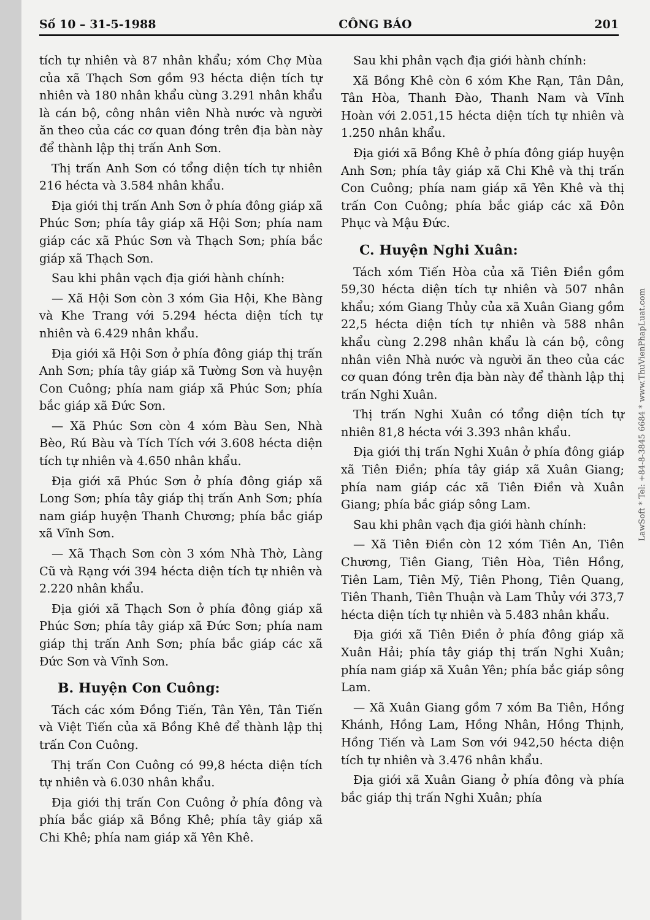Số 10 – 31-5-1988 CÔNG BÁO 201
tích tự nhiên và 87 nhân khẩu; xóm Chợ Mùa của xã Thạch Sơn gồm 93 hécta diện tích tự nhiên và 180 nhân khẩu cùng 3.291 nhân khẩu là cán bộ, công nhân viên Nhà nước và người ăn theo của các cơ quan đóng trên địa bàn này để thành lập thị trấn Anh Sơn.
Thị trấn Anh Sơn có tổng diện tích tự nhiên 216 hécta và 3.584 nhân khẩu.
Địa giới thị trấn Anh Sơn ở phía đông giáp xã Phúc Sơn; phía tây giáp xã Hội Sơn; phía nam giáp các xã Phúc Sơn và Thạch Sơn; phía bắc giáp xã Thạch Sơn.
Sau khi phân vạch địa giới hành chính:
— Xã Hội Sơn còn 3 xóm Gia Hội, Khe Bàng và Khe Trang với 5.294 hécta diện tích tự nhiên và 6.429 nhân khẩu.
Địa giới xã Hội Sơn ở phía đông giáp thị trấn Anh Sơn; phía tây giáp xã Tường Sơn và huyện Con Cuông; phía nam giáp xã Phúc Sơn; phía bắc giáp xã Đức Sơn.
— Xã Phúc Sơn còn 4 xóm Bàu Sen, Nhà Bèo, Rú Bàu và Tích Tích với 3.608 hécta diện tích tự nhiên và 4.650 nhân khẩu.
Địa giới xã Phúc Sơn ở phía đông giáp xã Long Sơn; phía tây giáp thị trấn Anh Sơn; phía nam giáp huyện Thanh Chương; phía bắc giáp xã Vĩnh Sơn.
— Xã Thạch Sơn còn 3 xóm Nhà Thờ, Làng Cũ và Rạng với 394 hécta diện tích tự nhiên và 2.220 nhân khẩu.
Địa giới xã Thạch Sơn ở phía đông giáp xã Phúc Sơn; phía tây giáp xã Đức Sơn; phía nam giáp thị trấn Anh Sơn; phía bắc giáp các xã Đức Sơn và Vĩnh Sơn.
B. Huyện Con Cuông:
Tách các xóm Đồng Tiến, Tân Yên, Tân Tiến và Việt Tiến của xã Bồng Khê để thành lập thị trấn Con Cuông.
Thị trấn Con Cuông có 99,8 hécta diện tích tự nhiên và 6.030 nhân khẩu.
Địa giới thị trấn Con Cuông ở phía đông và phía bắc giáp xã Bồng Khê; phía tây giáp xã Chi Khê; phía nam giáp xã Yên Khê.
Sau khi phân vạch địa giới hành chính:
Xã Bồng Khê còn 6 xóm Khe Rạn, Tân Dân, Tân Hòa, Thanh Đào, Thanh Nam và Vĩnh Hoàn với 2.051,15 hécta diện tích tự nhiên và 1.250 nhân khẩu.
Địa giới xã Bồng Khê ở phía đông giáp huyện Anh Sơn; phía tây giáp xã Chi Khê và thị trấn Con Cuông; phía nam giáp xã Yên Khê và thị trấn Con Cuông; phía bắc giáp các xã Đôn Phục và Mậu Đức.
C. Huyện Nghi Xuân:
Tách xóm Tiến Hòa của xã Tiên Điền gồm 59,30 hécta diện tích tự nhiên và 507 nhân khẩu; xóm Giang Thủy của xã Xuân Giang gồm 22,5 hécta diện tích tự nhiên và 588 nhân khẩu cùng 2.298 nhân khẩu là cán bộ, công nhân viên Nhà nước và người ăn theo của các cơ quan đóng trên địa bàn này để thành lập thị trấn Nghi Xuân.
Thị trấn Nghi Xuân có tổng diện tích tự nhiên 81,8 hécta với 3.393 nhân khẩu.
Địa giới thị trấn Nghi Xuân ở phía đông giáp xã Tiên Điền; phía tây giáp xã Xuân Giang; phía nam giáp các xã Tiên Điền và Xuân Giang; phía bắc giáp sông Lam.
Sau khi phân vạch địa giới hành chính:
— Xã Tiên Điền còn 12 xóm Tiên An, Tiên Chương, Tiên Giang, Tiên Hòa, Tiên Hồng, Tiên Lam, Tiên Mỹ, Tiên Phong, Tiên Quang, Tiên Thanh, Tiên Thuận và Lam Thủy với 373,7 hécta diện tích tự nhiên và 5.483 nhân khẩu.
Địa giới xã Tiên Điền ở phía đông giáp xã Xuân Hải; phía tây giáp thị trấn Nghi Xuân; phía nam giáp xã Xuân Yên; phía bắc giáp sông Lam.
— Xã Xuân Giang gồm 7 xóm Ba Tiên, Hồng Khánh, Hồng Lam, Hồng Nhân, Hồng Thịnh, Hồng Tiến và Lam Sơn với 942,50 hécta diện tích tự nhiên và 3.476 nhân khẩu.
Địa giới xã Xuân Giang ở phía đông và phía bắc giáp thị trấn Nghi Xuân; phía
LawSoft * Tel: +84-8-3845 6684 * www.ThuVienPhapLuat.com